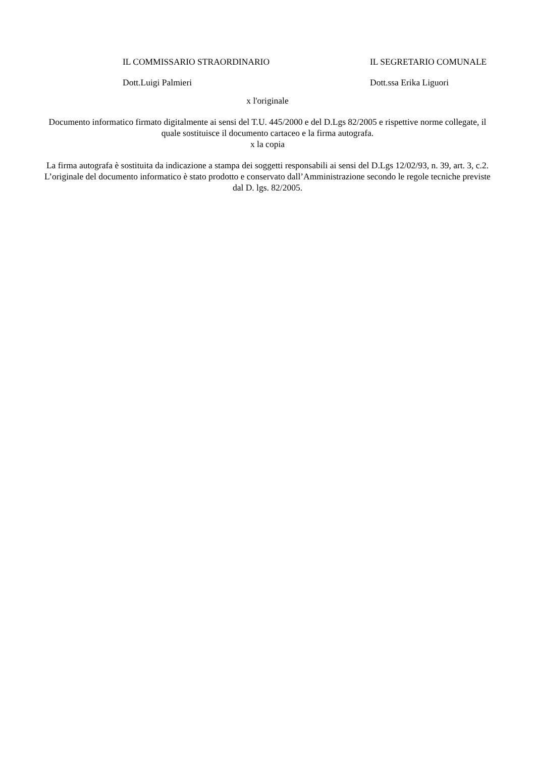IL COMMISSARIO STRAORDINARIO IL SEGRETARIO COMUNALE
Dott.Luigi Palmieri Dott.ssa Erika Liguori
x l'originale
Documento informatico firmato digitalmente ai sensi del T.U. 445/2000 e del D.Lgs 82/2005 e rispettive norme collegate, il quale sostituisce il documento cartaceo e la firma autografa.
x la copia
La firma autografa è sostituita da indicazione a stampa dei soggetti responsabili ai sensi del D.Lgs 12/02/93, n. 39, art. 3, c.2. L’originale del documento informatico è stato prodotto e conservato dall’Amministrazione secondo le regole tecniche previste dal D. lgs. 82/2005.